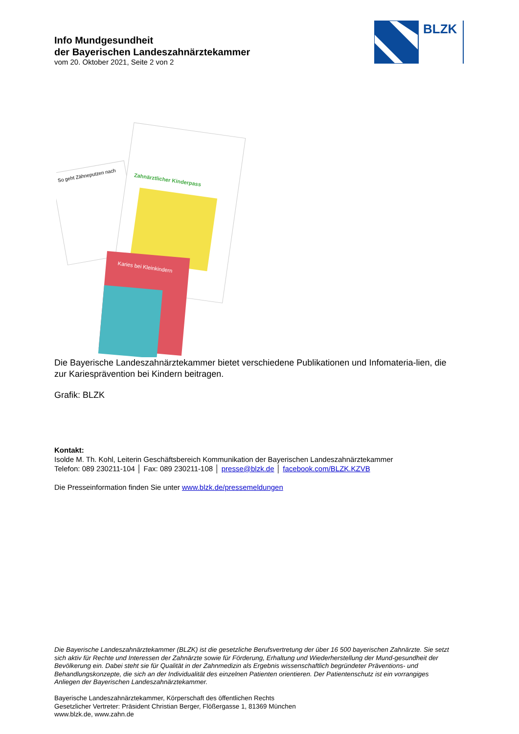Info Mundgesundheit
der Bayerischen Landeszahnärztekammer
vom 20. Oktober 2021, Seite 2 von 2
BLZK
So geht Zähneputzen nach
Zahnärztlicher Kinderpass
Karies bei Kleinkindern
Die Bayerische Landeszahnärztekammer bietet verschiedene Publikationen und Infomateria-lien, die zur Kariesprävention bei Kindern beitragen.
Grafik: BLZK
Kontakt:
Isolde M. Th. Kohl, Leiterin Geschäftsbereich Kommunikation der Bayerischen Landeszahnärztekammer
Telefon: 089 230211-104 │ Fax: 089 230211-108 │ presse@blzk.de │ facebook.com/BLZK.KZVB
Die Presseinformation finden Sie unter www.blzk.de/pressemeldungen
Die Bayerische Landeszahnärztekammer (BLZK) ist die gesetzliche Berufsvertretung der über 16 500 bayerischen Zahnärzte. Sie setzt sich aktiv für Rechte und Interessen der Zahnärzte sowie für Förderung, Erhaltung und Wiederherstellung der Mund-gesundheit der Bevölkerung ein. Dabei steht sie für Qualität in der Zahnmedizin als Ergebnis wissenschaftlich begründeter Präventions- und Behandlungskonzepte, die sich an der Individualität des einzelnen Patienten orientieren. Der Patientenschutz ist ein vorrangiges Anliegen der Bayerischen Landeszahnärztekammer.
Bayerische Landeszahnärztekammer, Körperschaft des öffentlichen Rechts
Gesetzlicher Vertreter: Präsident Christian Berger, Flößergasse 1, 81369 München
www.blzk.de, www.zahn.de